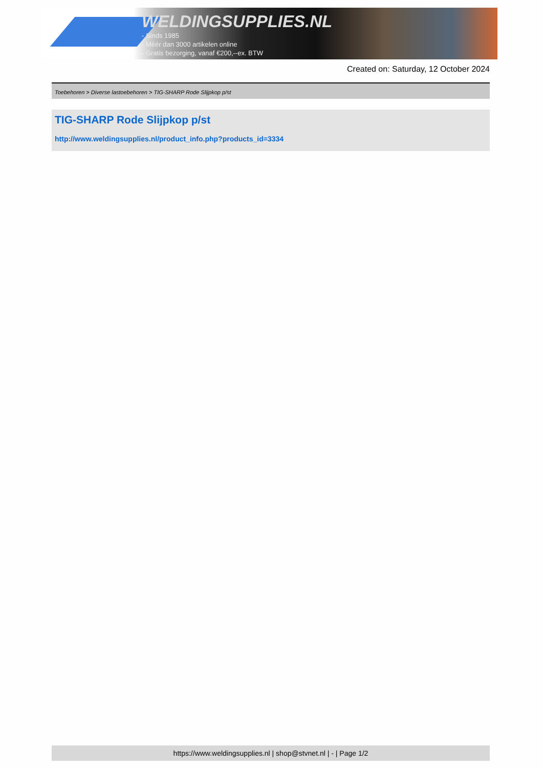WELDINGSUPPLIES.NL
- Sinds 1985
- Méér dan 3000 artikelen online
- Gratis bezorging, vanaf €200,--ex. BTW
Created on: Saturday, 12 October 2024
Toebehoren > Diverse lastoebehoren > TIG-SHARP Rode Slijpkop p/st
TIG-SHARP Rode Slijpkop p/st
http://www.weldingsupplies.nl/product_info.php?products_id=3334
https://www.weldingsupplies.nl | shop@stvnet.nl | - | Page 1/2